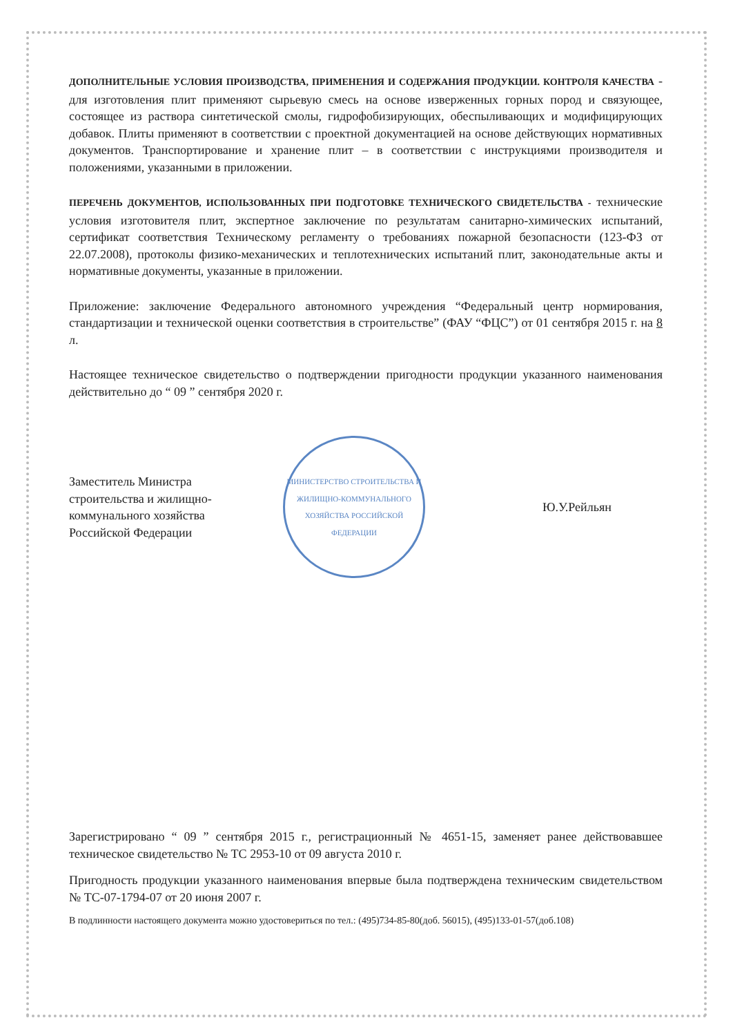ДОПОЛНИТЕЛЬНЫЕ УСЛОВИЯ ПРОИЗВОДСТВА, ПРИМЕНЕНИЯ И СОДЕРЖАНИЯ ПРОДУКЦИИ. КОНТРОЛЯ КАЧЕСТВА - для изготовления плит применяют сырьевую смесь на основе изверженных горных пород и связующее, состоящее из раствора синтетической смолы, гидрофобизирующих, обеспыливающих и модифицирующих добавок. Плиты применяют в соответствии с проектной документацией на основе действующих нормативных документов. Транспортирование и хранение плит – в соответствии с инструкциями производителя и положениями, указанными в приложении.
ПЕРЕЧЕНЬ ДОКУМЕНТОВ, ИСПОЛЬЗОВАННЫХ ПРИ ПОДГОТОВКЕ ТЕХНИЧЕСКОГО СВИДЕТЕЛЬСТВА - технические условия изготовителя плит, экспертное заключение по результатам санитарно-химических испытаний, сертификат соответствия Техническому регламенту о требованиях пожарной безопасности (123-ФЗ от 22.07.2008), протоколы физико-механических и теплотехнических испытаний плит, законодательные акты и нормативные документы, указанные в приложении.
Приложение: заключение Федерального автономного учреждения “Федеральный центр нормирования, стандартизации и технической оценки соответствия в строительстве” (ФАУ “ФЦС”) от 01 сентября 2015 г. на 8 л.
Настоящее техническое свидетельство о подтверждении пригодности продукции указанного наименования действительно до “ 09 ” сентября 2020 г.
Заместитель Министра строительства и жилищно-коммунального хозяйства Российской Федерации
МИНИСТЕРСТВО СТРОИТЕЛЬСТВА И ЖИЛИЩНО-КОММУНАЛЬНОГО ХОЗЯЙСТВА РОССИЙСКОЙ ФЕДЕРАЦИИ
Ю.У.Рейльян
Зарегистрировано “ 09 ” сентября 2015 г., регистрационный № 4651-15, заменяет ранее действовавшее техническое свидетельство № ТС 2953-10 от 09 августа 2010 г.
Пригодность продукции указанного наименования впервые была подтверждена техническим свидетельством № ТС-07-1794-07 от 20 июня 2007 г.
В подлинности настоящего документа можно удостовериться по тел.: (495)734-85-80(доб. 56015), (495)133-01-57(доб.108)